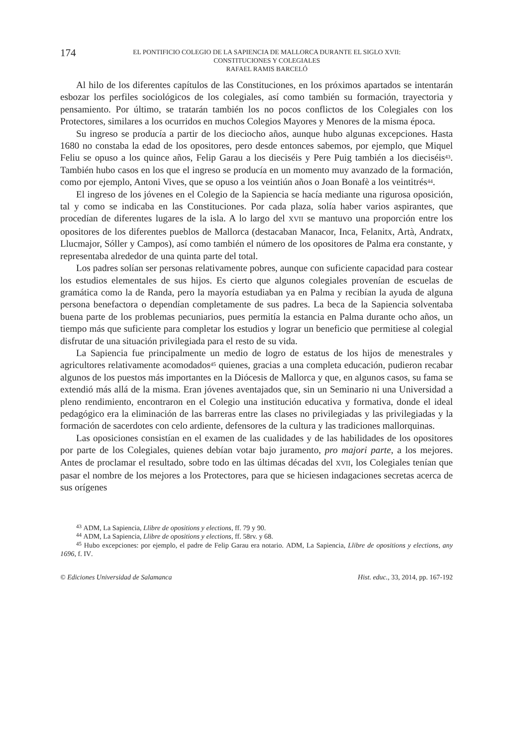174
EL PONTIFICIO COLEGIO DE LA SAPIENCIA DE MALLORCA DURANTE EL SIGLO XVII:
CONSTITUCIONES Y COLEGIALES
RAFAEL RAMIS BARCELÓ
Al hilo de los diferentes capítulos de las Constituciones, en los próximos apartados se intentarán esbozar los perfiles sociológicos de los colegiales, así como también su formación, trayectoria y pensamiento. Por último, se tratarán también los no pocos conflictos de los Colegiales con los Protectores, similares a los ocurridos en muchos Colegios Mayores y Menores de la misma época.
Su ingreso se producía a partir de los dieciocho años, aunque hubo algunas excepciones. Hasta 1680 no constaba la edad de los opositores, pero desde entonces sabemos, por ejemplo, que Miquel Feliu se opuso a los quince años, Felip Garau a los dieciséis y Pere Puig también a los dieciséis<sup>43</sup>. También hubo casos en los que el ingreso se producía en un momento muy avanzado de la formación, como por ejemplo, Antoni Vives, que se opuso a los veintiún años o Joan Bonafè a los veintitrés<sup>44</sup>.
El ingreso de los jóvenes en el Colegio de la Sapiencia se hacía mediante una rigurosa oposición, tal y como se indicaba en las Constituciones. Por cada plaza, solía haber varios aspirantes, que procedían de diferentes lugares de la isla. A lo largo del XVII se mantuvo una proporción entre los opositores de los diferentes pueblos de Mallorca (destacaban Manacor, Inca, Felanitx, Artà, Andratx, Llucmajor, Sóller y Campos), así como también el número de los opositores de Palma era constante, y representaba alrededor de una quinta parte del total.
Los padres solían ser personas relativamente pobres, aunque con suficiente capacidad para costear los estudios elementales de sus hijos. Es cierto que algunos colegiales provenían de escuelas de gramática como la de Randa, pero la mayoría estudiaban ya en Palma y recibían la ayuda de alguna persona benefactora o dependían completamente de sus padres. La beca de la Sapiencia solventaba buena parte de los problemas pecuniarios, pues permitía la estancia en Palma durante ocho años, un tiempo más que suficiente para completar los estudios y lograr un beneficio que permitiese al colegial disfrutar de una situación privilegiada para el resto de su vida.
La Sapiencia fue principalmente un medio de logro de estatus de los hijos de menestrales y agricultores relativamente acomodados<sup>45</sup> quienes, gracias a una completa educación, pudieron recabar algunos de los puestos más importantes en la Diócesis de Mallorca y que, en algunos casos, su fama se extendió más allá de la misma. Eran jóvenes aventajados que, sin un Seminario ni una Universidad a pleno rendimiento, encontraron en el Colegio una institución educativa y formativa, donde el ideal pedagógico era la eliminación de las barreras entre las clases no privilegiadas y las privilegiadas y la formación de sacerdotes con celo ardiente, defensores de la cultura y las tradiciones mallorquinas.
Las oposiciones consistían en el examen de las cualidades y de las habilidades de los opositores por parte de los Colegiales, quienes debían votar bajo juramento, pro majori parte, a los mejores. Antes de proclamar el resultado, sobre todo en las últimas décadas del XVII, los Colegiales tenían que pasar el nombre de los mejores a los Protectores, para que se hiciesen indagaciones secretas acerca de sus orígenes
<sup>43</sup> ADM, La Sapiencia, Llibre de opositions y elections, ff. 79 y 90.
<sup>44</sup> ADM, La Sapiencia, Llibre de opositions y elections, ff. 58rv. y 68.
<sup>45</sup> Hubo excepciones: por ejemplo, el padre de Felip Garau era notario. ADM, La Sapiencia, Llibre de opositions y elections, any 1696, f. IV.
© Ediciones Universidad de Salamanca Hist. educ., 33, 2014, pp. 167-192